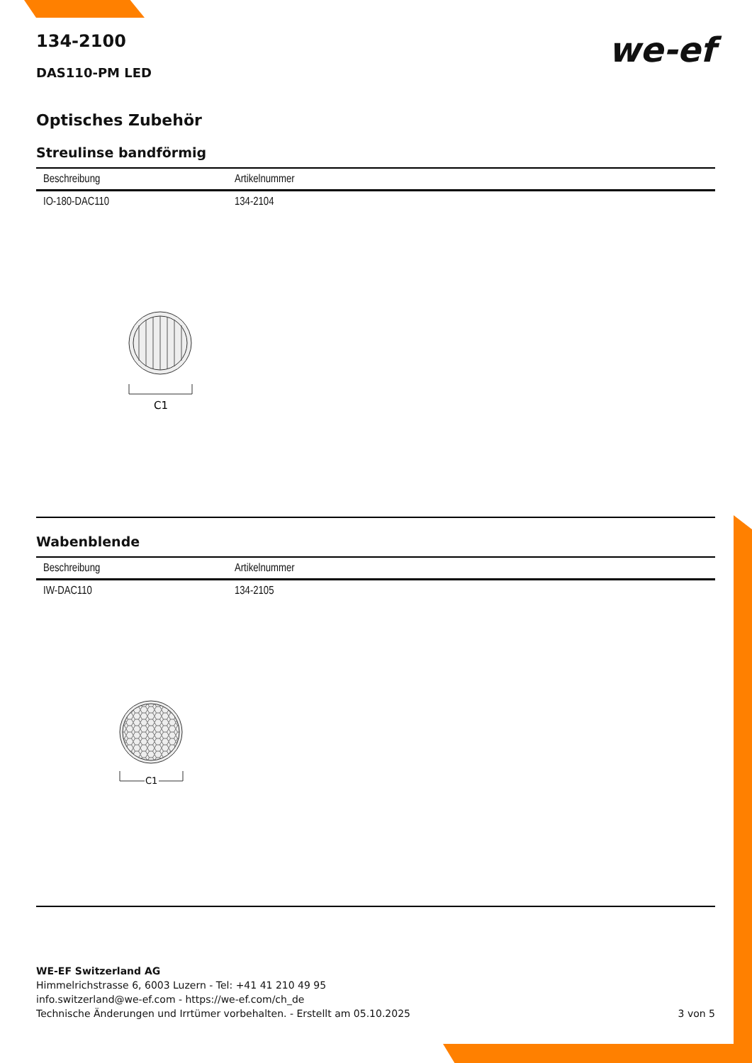we-ef
134-2100
DAS110-PM LED
Optisches Zubehör
Streulinse bandförmig
| Beschreibung | Artikelnummer |
| --- | --- |
| IO-180-DAC110 | 134-2104 |
C1
Wabenblende
| Beschreibung | Artikelnummer |
| --- | --- |
| IW-DAC110 | 134-2105 |
C1
WE-EF Switzerland AG
Himmelrichstrasse 6, 6003 Luzern - Tel: +41 41 210 49 95
info.switzerland@we-ef.com - https://we-ef.com/ch_de
Technische Änderungen und Irrtümer vorbehalten. - Erstellt am 05.10.2025 3 von 5